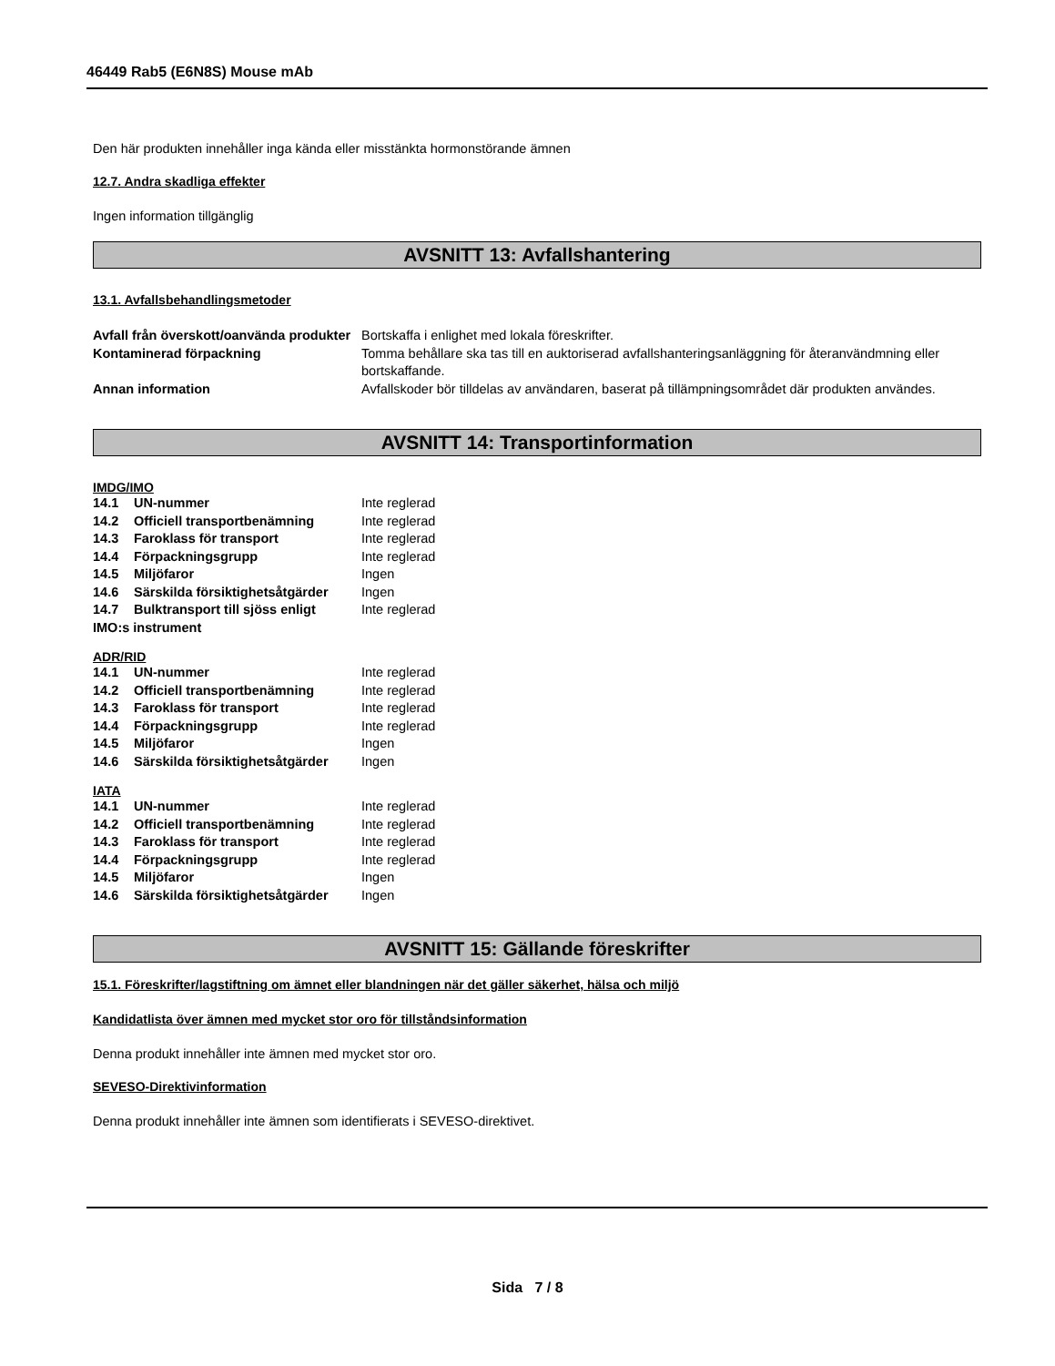46449 Rab5 (E6N8S) Mouse mAb
Den här produkten innehåller inga kända eller misstänkta hormonstörande ämnen
12.7. Andra skadliga effekter
Ingen information tillgänglig
AVSNITT 13: Avfallshantering
13.1. Avfallsbehandlingsmetoder
| Avfall från överskott/oanvända produkter | Bortskaffa i enlighet med lokala föreskrifter. |
| Kontaminerad förpackning | Tomma behållare ska tas till en auktoriserad avfallshanteringsanläggning för återanvändmning eller bortskaffande. |
| Annan information | Avfallskoder bör tilldelas av användaren, baserat på tillämpningsområdet där produkten användes. |
AVSNITT 14: Transportinformation
IMDG/IMO
| 14.1 | UN-nummer | Inte reglerad |
| 14.2 | Officiell transportbenämning | Inte reglerad |
| 14.3 | Faroklass för transport | Inte reglerad |
| 14.4 | Förpackningsgrupp | Inte reglerad |
| 14.5 | Miljöfaror | Ingen |
| 14.6 | Särskilda försiktighetsåtgärder | Ingen |
| 14.7 | Bulktransport till sjöss enligt | Inte reglerad |
| IMO:s instrument | | |
ADR/RID
| 14.1 | UN-nummer | Inte reglerad |
| 14.2 | Officiell transportbenämning | Inte reglerad |
| 14.3 | Faroklass för transport | Inte reglerad |
| 14.4 | Förpackningsgrupp | Inte reglerad |
| 14.5 | Miljöfaror | Ingen |
| 14.6 | Särskilda försiktighetsåtgärder | Ingen |
IATA
| 14.1 | UN-nummer | Inte reglerad |
| 14.2 | Officiell transportbenämning | Inte reglerad |
| 14.3 | Faroklass för transport | Inte reglerad |
| 14.4 | Förpackningsgrupp | Inte reglerad |
| 14.5 | Miljöfaror | Ingen |
| 14.6 | Särskilda försiktighetsåtgärder | Ingen |
AVSNITT 15: Gällande föreskrifter
15.1. Föreskrifter/lagstiftning om ämnet eller blandningen när det gäller säkerhet, hälsa och miljö
Kandidatlista över ämnen med mycket stor oro för tillståndsinformation
Denna produkt innehåller inte ämnen med mycket stor oro.
SEVESO-Direktivinformation
Denna produkt innehåller inte ämnen som identifierats i SEVESO-direktivet.
Sida 7 / 8